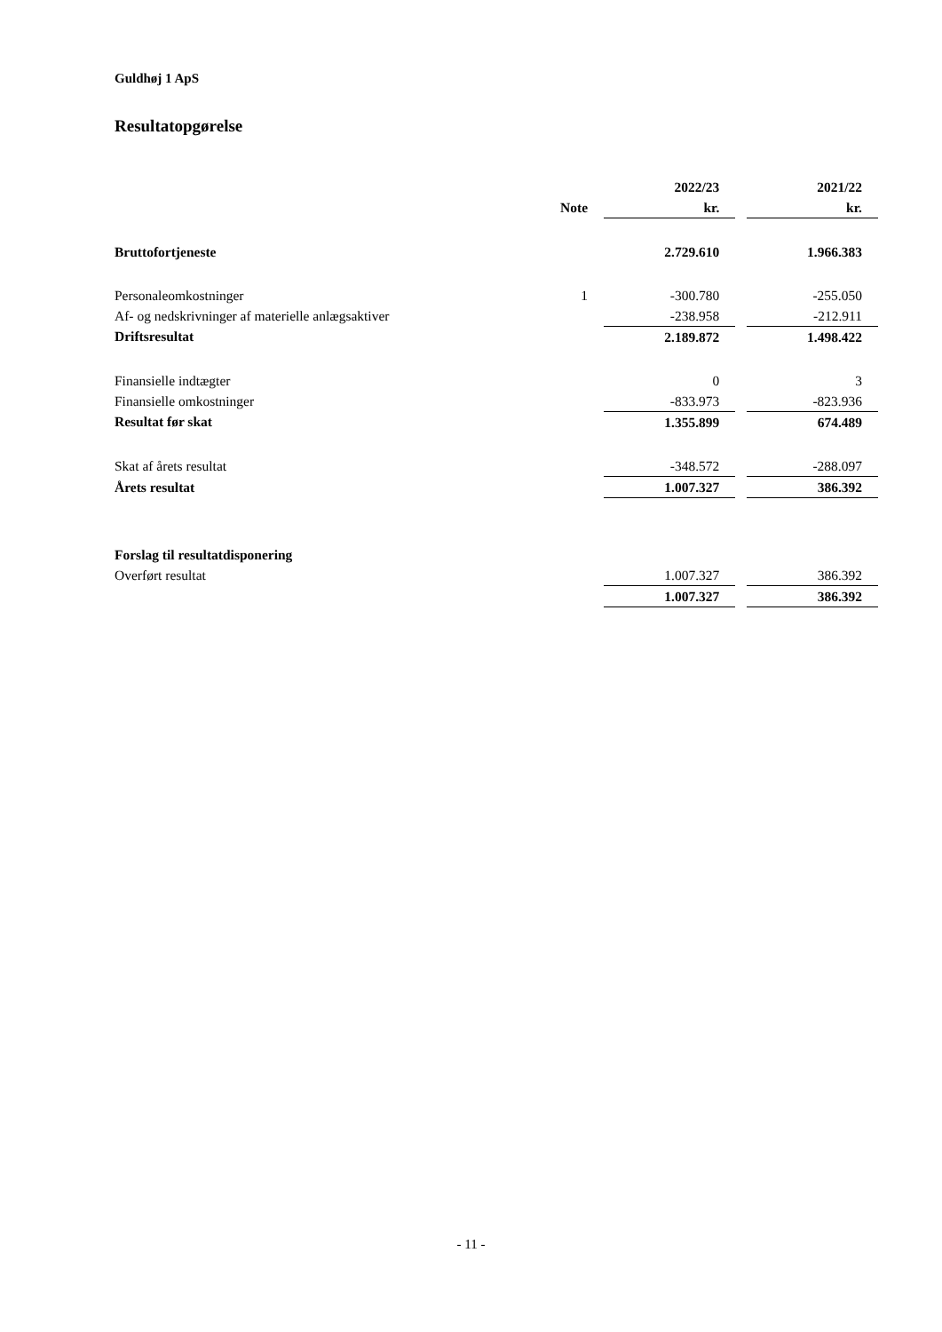Guldhøj 1 ApS
Resultatopgørelse
| | | 2022/23 | | 2021/22 |
| | Note | kr. | | kr. |
| Bruttofortjeneste | | 2.729.610 | | 1.966.383 |
| Personaleomkostninger | 1 | -300.780 | | -255.050 |
| Af- og nedskrivninger af materielle anlægsaktiver | | -238.958 | | -212.911 |
| Driftsresultat | | 2.189.872 | | 1.498.422 |
| Finansielle indtægter | | 0 | | 3 |
| Finansielle omkostninger | | -833.973 | | -823.936 |
| Resultat før skat | | 1.355.899 | | 674.489 |
| Skat af årets resultat | | -348.572 | | -288.097 |
| Årets resultat | | 1.007.327 | | 386.392 |
| Forslag til resultatdisponering | | | | |
| Overført resultat | | 1.007.327 | | 386.392 |
| | | 1.007.327 | | 386.392 |
- 11 -